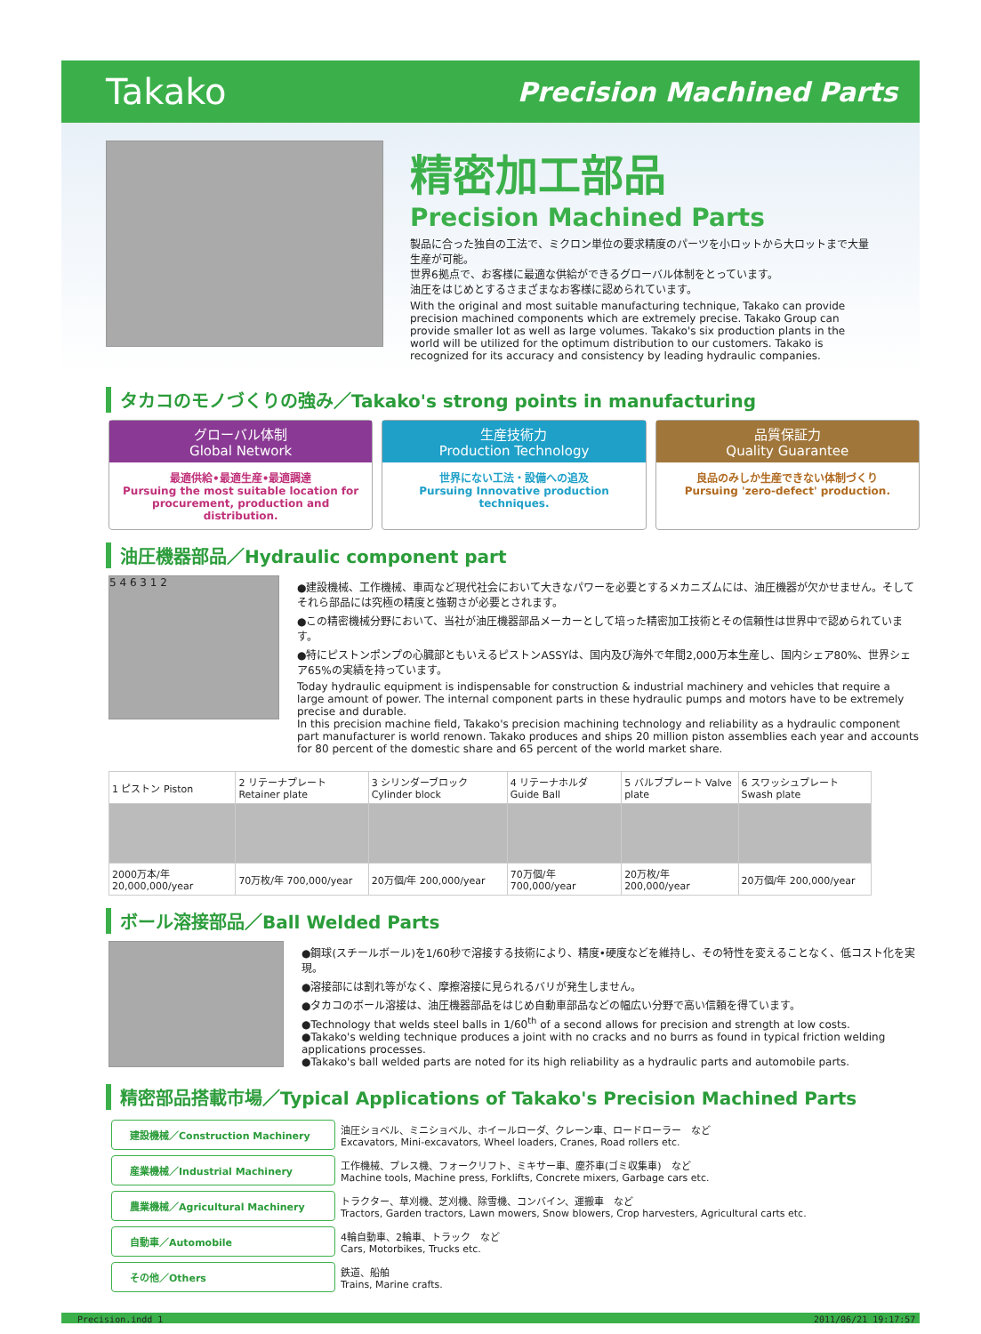Takako Precision Machined Parts
精密加工部品
Precision Machined Parts
製品に合った独自の工法で、ミクロン単位の要求精度のパーツを小ロットから大ロットまで大量生産が可能。
世界6拠点で、お客様に最適な供給ができるグローバル体制をとっています。
油圧をはじめとするさまざまなお客様に認められています。
With the original and most suitable manufacturing technique, Takako can provide precision machined components which are extremely precise. Takako Group can provide smaller lot as well as large volumes. Takako's six production plants in the world will be utilized for the optimum distribution to our customers. Takako is recognized for its accuracy and consistency by leading hydraulic companies.
タカコのモノづくりの強み／Takako's strong points in manufacturing
グローバル体制
Global Network
最適供給•最適生産•最適調達
Pursuing the most suitable location for procurement, production and distribution.
生産技術力
Production Technology
世界にない工法・設備への追及
Pursuing Innovative production techniques.
品質保証力
Quality Guarantee
良品のみしか生産できない体制づくり
Pursuing 'zero-defect' production.
油圧機器部品／Hydraulic component part
5 4 6 3 1 2
●建設機械、工作機械、車両など現代社会において大きなパワーを必要とするメカニズムには、油圧機器が欠かせません。そしてそれら部品には究極の精度と強靭さが必要とされます。
●この精密機械分野において、当社が油圧機器部品メーカーとして培った精密加工技術とその信頼性は世界中で認められています。
●特にピストンポンプの心臓部ともいえるピストンASSYは、国内及び海外で年間2,000万本生産し、国内シェア80%、世界シェア65%の実績を持っています。
Today hydraulic equipment is indispensable for construction & industrial machinery and vehicles that require a large amount of power. The internal component parts in these hydraulic pumps and motors have to be extremely precise and durable.
In this precision machine field, Takako's precision machining technology and reliability as a hydraulic component part manufacturer is world renown. Takako produces and ships 20 million piston assemblies each year and accounts for 80 percent of the domestic share and 65 percent of the world market share.
| 1 ピストン Piston | 2 リテーナプレート Retainer plate | 3 シリンダーブロック Cylinder block | 4 リテーナホルダ Guide Ball | 5 バルブプレート Valve plate | 6 スワッシュプレート Swash plate |
| --- | --- | --- | --- | --- | --- |
| 2000万本/年 20,000,000/year | 70万枚/年 700,000/year | 20万個/年 200,000/year | 70万個/年 700,000/year | 20万枚/年 200,000/year | 20万個/年 200,000/year |
ボール溶接部品／Ball Welded Parts
●鋼球(スチールボール)を1/60秒で溶接する技術により、精度•硬度などを維持し、その特性を変えることなく、低コスト化を実現。
●溶接部には割れ等がなく、摩擦溶接に見られるバリが発生しません。
●タカコのボール溶接は、油圧機器部品をはじめ自動車部品などの幅広い分野で高い信頼を得ています。
●Technology that welds steel balls in 1/60<sup>th</sup> of a second allows for precision and strength at low costs.
●Takako's welding technique produces a joint with no cracks and no burrs as found in typical friction welding applications processes.
●Takako's ball welded parts are noted for its high reliability as a hydraulic parts and automobile parts.
精密部品搭載市場／Typical Applications of Takako's Precision Machined Parts
| 建設機械／Construction Machinery | 油圧ショベル、ミニショベル、ホイールローダ、クレーン車、ロードローラー など Excavators, Mini-excavators, Wheel loaders, Cranes, Road rollers etc. |
| 産業機械／Industrial Machinery | 工作機械、プレス機、フォークリフト、ミキサー車、塵芥車(ゴミ収集車) など Machine tools, Machine press, Forklifts, Concrete mixers, Garbage cars etc. |
| 農業機械／Agricultural Machinery | トラクター、草刈機、芝刈機、除雪機、コンバイン、運搬車 など Tractors, Garden tractors, Lawn mowers, Snow blowers, Crop harvesters, Agricultural carts etc. |
| 自動車／Automobile | 4輪自動車、2輪車、トラック など Cars, Motorbikes, Trucks etc. |
| その他／Others | 鉄道、船舶 Trains, Marine crafts. |
Precision.indd 1 2011/06/21 19:17:57